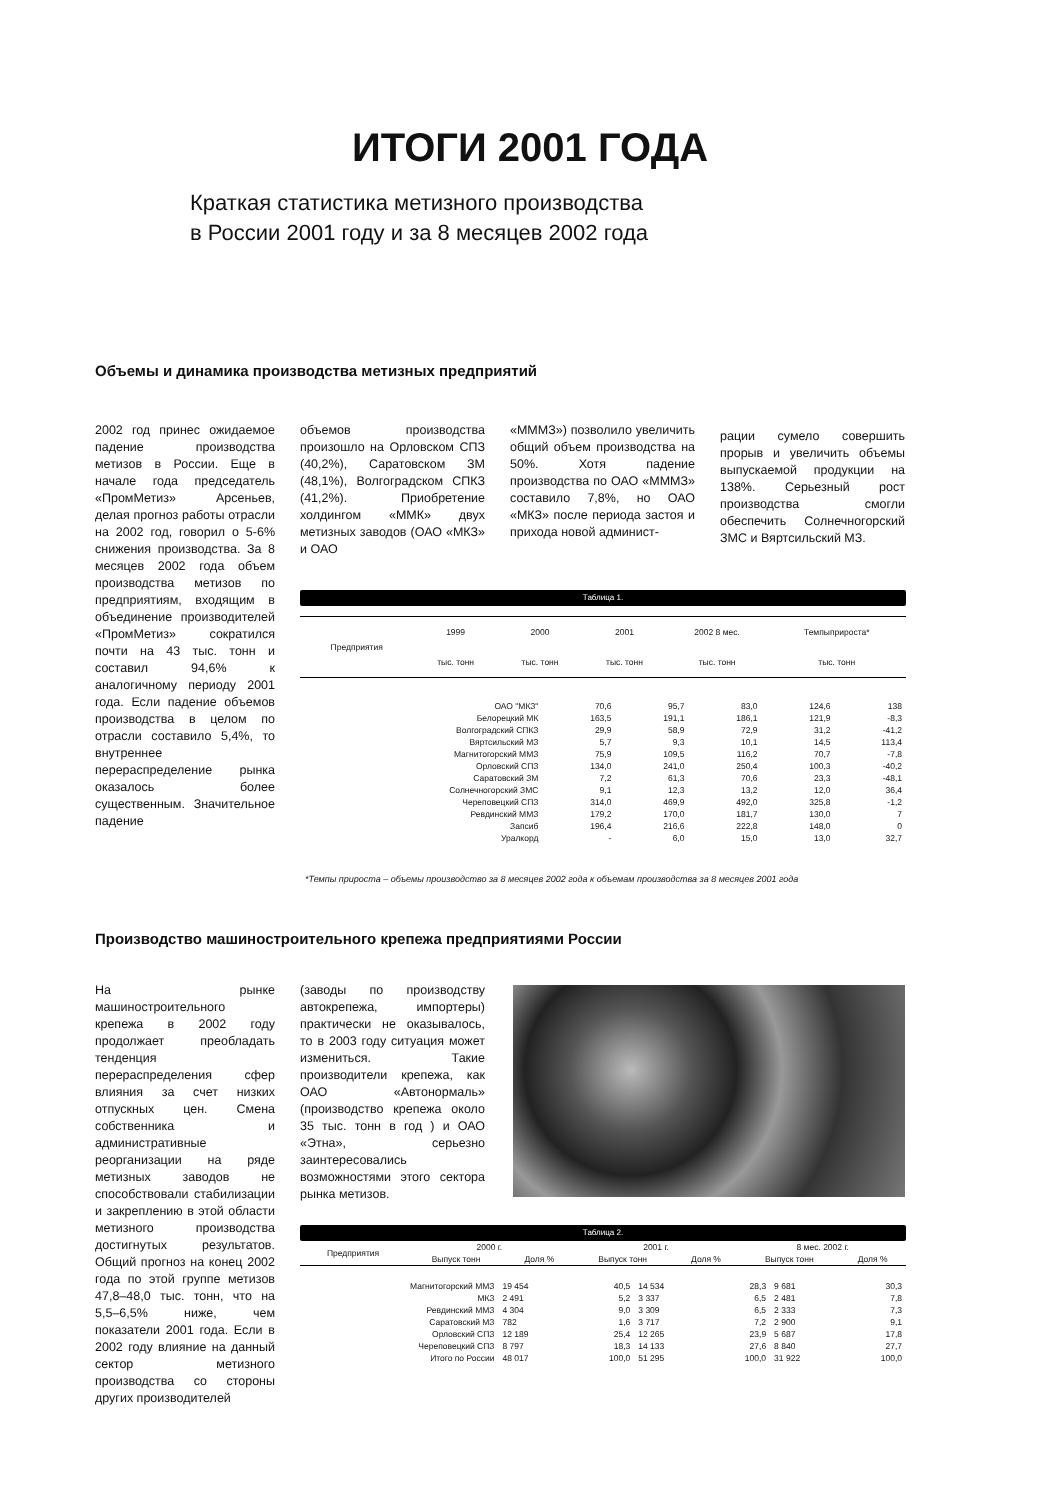ИТОГИ 2001 ГОДА
Краткая статистика метизного производства
в России 2001 году и за 8 месяцев 2002 года
Объемы и динамика производства метизных предприятий
2002 год принес ожидаемое падение производства метизов в России. Еще в начале года председатель «ПромМетиз» Арсеньев, делая прогноз работы отрасли на 2002 год, говорил о 5-6% снижения производства. За 8 месяцев 2002 года объем производства метизов по предприятиям, входящим в объединение производителей «ПромМетиз» сократился почти на 43 тыс. тонн и составил 94,6% к аналогичному периоду 2001 года. Если падение объемов производства в целом по отрасли составило 5,4%, то внутреннее перераспределение рынка оказалось более существенным. Значительное падение
объемов производства произошло на Орловском СПЗ (40,2%), Саратовском ЗМ (48,1%), Волгоградском СПКЗ (41,2%). Приобретение холдингом «ММК» двух метизных заводов (ОАО «МКЗ» и ОАО
«МММЗ») позволило увеличить общий объем производства на 50%. Хотя падение производства по ОАО «МММЗ» составило 7,8%, но ОАО «МКЗ» после периода застоя и прихода новой админист-
рации сумело совершить прорыв и увеличить объемы выпускаемой продукции на 138%. Серьезный рост производства смогли обеспечить Солнечногорский ЗМС и Вяртсильский МЗ.
Таблица 1.
| Предприятия | 1999 | 2000 | 2001 | 2002 8 мес. | Темпыприроста* |
| --- | --- | --- | --- | --- | --- |
| | тыс. тонн | тыс. тонн | тыс. тонн | тыс. тонн | тыс. тонн |
| ОАО "МКЗ" | 70,6 | 95,7 | 83,0 | 124,6 | 138 |
| Белорецкий МК | 163,5 | 191,1 | 186,1 | 121,9 | -8,3 |
| Волгоградский СПКЗ | 29,9 | 58,9 | 72,9 | 31,2 | -41,2 |
| Вяртсильский МЗ | 5,7 | 9,3 | 10,1 | 14,5 | 113,4 |
| Магнитогорский МMЗ | 75,9 | 109,5 | 116,2 | 70,7 | -7,8 |
| Орловский СПЗ | 134,0 | 241,0 | 250,4 | 100,3 | -40,2 |
| Саратовский ЗМ | 7,2 | 61,3 | 70,6 | 23,3 | -48,1 |
| Солнечногорский ЗМС | 9,1 | 12,3 | 13,2 | 12,0 | 36,4 |
| Череповецкий СПЗ | 314,0 | 469,9 | 492,0 | 325,8 | -1,2 |
| Ревдинский ММЗ | 179,2 | 170,0 | 181,7 | 130,0 | 7 |
| Запсиб | 196,4 | 216,6 | 222,8 | 148,0 | 0 |
| Уралкорд | - | 6,0 | 15,0 | 13,0 | 32,7 |
*Темпы прироста – объемы производство за 8 месяцев 2002 года к объемам производства за 8 месяцев 2001 года
Производство машиностроительного крепежа предприятиями России
На рынке машиностроительного крепежа в 2002 году продолжает преобладать тенденция перераспределения сфер влияния за счет низких отпускных цен. Смена собственника и административные реорганизации на ряде метизных заводов не способствовали стабилизации и закреплению в этой области метизного производства достигнутых результатов. Общий прогноз на конец 2002 года по этой группе метизов 47,8–48,0 тыс. тонн, что на 5,5–6,5% ниже, чем показатели 2001 года. Если в 2002 году влияние на данный сектор метизного производства со стороны других производителей
(заводы по производству автокрепежа, импортеры) практически не оказывалось, то в 2003 году ситуация может измениться. Такие производители крепежа, как ОАО «Автонормаль» (производство крепежа около 35 тыс. тонн в год ) и ОАО «Этна», серьезно заинтересовались возможностями этого сектора рынка метизов.
Таблица 2.
| Предприятия | 2000 г. | | 2001 г. | | 8 мес. 2002 г. | |
| --- | --- | --- | --- | --- | --- | --- |
| | Выпуск тонн | Доля % | Выпуск тонн | Доля % | Выпуск тонн | Доля % |
| Магнитогорский ММЗ | 19 454 | 40,5 | 14 534 | 28,3 | 9 681 | 30,3 |
| МКЗ | 2 491 | 5,2 | 3 337 | 6,5 | 2 481 | 7,8 |
| Ревдинский ММЗ | 4 304 | 9,0 | 3 309 | 6,5 | 2 333 | 7,3 |
| Саратовский МЗ | 782 | 1,6 | 3 717 | 7,2 | 2 900 | 9,1 |
| Орловский СПЗ | 12 189 | 25,4 | 12 265 | 23,9 | 5 687 | 17,8 |
| Череповецкий СПЗ | 8 797 | 18,3 | 14 133 | 27,6 | 8 840 | 27,7 |
| Итого по России | 48 017 | 100,0 | 51 295 | 100,0 | 31 922 | 100,0 |